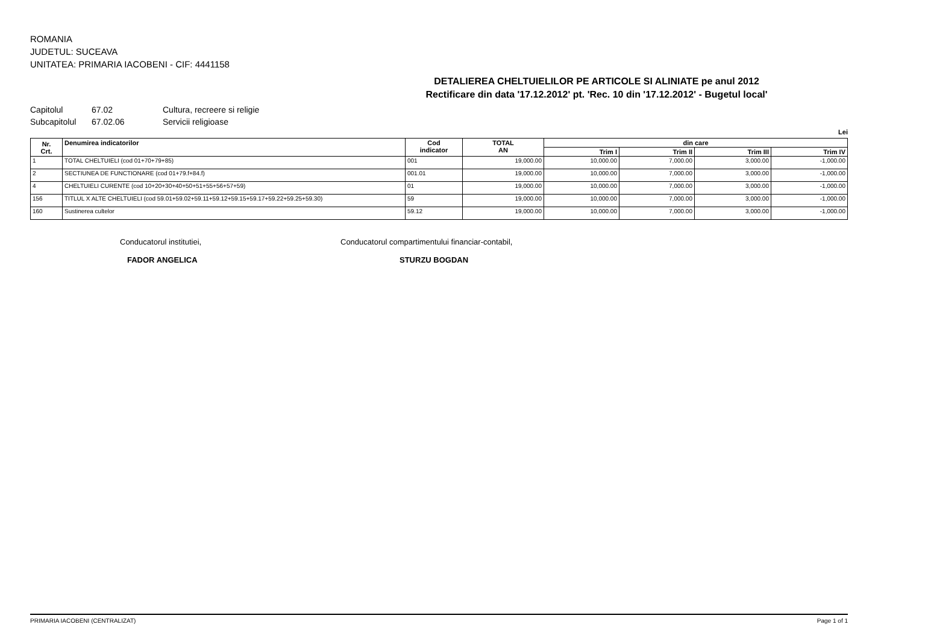ROMANIA
JUDETUL: SUCEAVA
UNITATEA: PRIMARIA IACOBENI - CIF: 4441158
DETALIEREA CHELTUIELILOR PE ARTICOLE SI ALINIATE pe anul 2012
Rectificare din data '17.12.2012' pt. 'Rec. 10 din '17.12.2012' - Bugetul local'
Capitolul 67.02 Cultura, recreere si religie
Subcapitolul 67.02.06 Servicii religioase
Lei
| Nr. Crt. | Denumirea indicatorilor | Cod indicator | TOTAL AN | din care | | | |
| --- | --- | --- | --- | --- | --- | --- | --- |
| | | | | Trim I | Trim II | Trim III | Trim IV |
| 1 | TOTAL CHELTUIELI (cod 01+70+79+85) | 001 | 19,000.00 | 10,000.00 | 7,000.00 | 3,000.00 | -1,000.00 |
| 2 | SECTIUNEA DE FUNCTIONARE (cod 01+79.f+84.f) | 001.01 | 19,000.00 | 10,000.00 | 7,000.00 | 3,000.00 | -1,000.00 |
| 4 | CHELTUIELI CURENTE (cod 10+20+30+40+50+51+55+56+57+59) | 01 | 19,000.00 | 10,000.00 | 7,000.00 | 3,000.00 | -1,000.00 |
| 156 | TITLUL X ALTE CHELTUIELI (cod 59.01+59.02+59.11+59.12+59.15+59.17+59.22+59.25+59.30) | 59 | 19,000.00 | 10,000.00 | 7,000.00 | 3,000.00 | -1,000.00 |
| 160 | Sustinerea cultelor | 59.12 | 19,000.00 | 10,000.00 | 7,000.00 | 3,000.00 | -1,000.00 |
Conducatorul institutiei,
FADOR ANGELICA
Conducatorul compartimentului financiar-contabil,
STURZU BOGDAN
PRIMARIA IACOBENI (CENTRALIZAT) Page 1 of 1